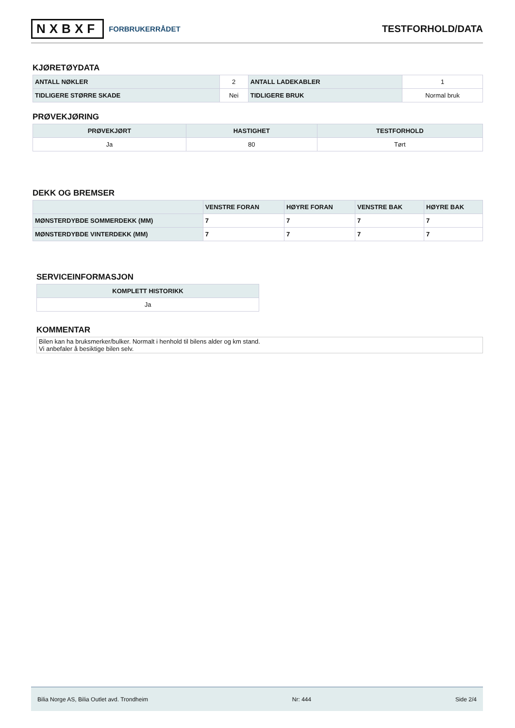NXBXF FORBRUKERRÅDET
TESTFORHOLD/DATA
KJØRETØYDATA
| ANTALL NØKLER | 2 | ANTALL LADEKABLER | 1 |
| TIDLIGERE STØRRE SKADE | Nei | TIDLIGERE BRUK | Normal bruk |
PRØVEKJØRING
| PRØVEKJØRT | HASTIGHET | TESTFORHOLD |
| --- | --- | --- |
| Ja | 80 | Tørt |
DEKK OG BREMSER
| | VENSTRE FORAN | HØYRE FORAN | VENSTRE BAK | HØYRE BAK |
| --- | --- | --- | --- | --- |
| MØNSTERDYBDE SOMMERDEKK (MM) | 7 | 7 | 7 | 7 |
| MØNSTERDYBDE VINTERDEKK (MM) | 7 | 7 | 7 | 7 |
SERVICEINFORMASJON
| KOMPLETT HISTORIKK |
| --- |
| Ja |
KOMMENTAR
Bilen kan ha bruksmerker/bulker. Normalt i henhold til bilens alder og km stand.
Vi anbefaler å besiktige bilen selv.
Bilia Norge AS, Bilia Outlet avd. Trondheim Nr: 444 Side 2/4